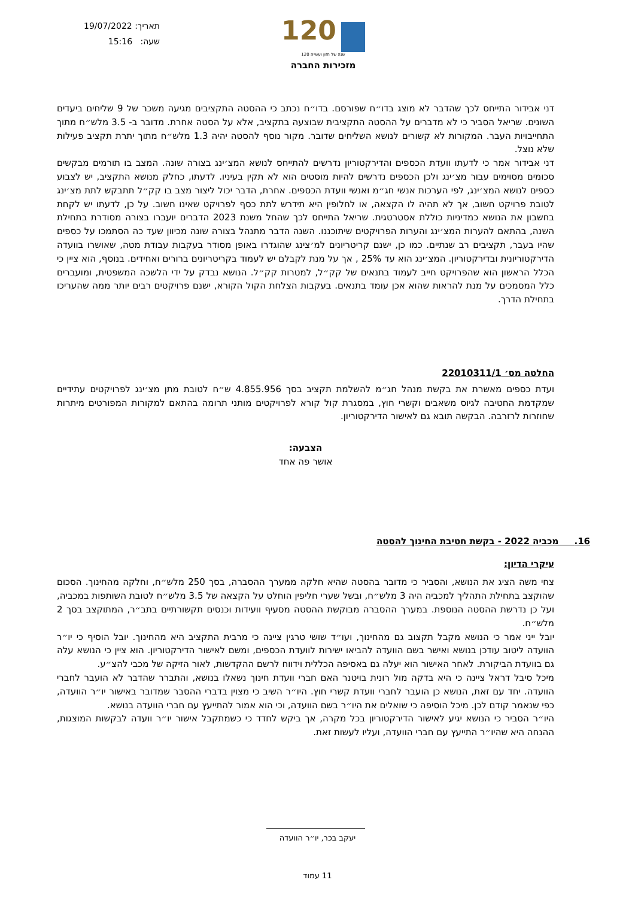תאריך: 19/07/2022
שעה: 15:16
120
120 שנה של חזון ועשייה
מזכירות החברה
דני אבידור התייחס לכך שהדבר לא מוצג בדו״ח שפורסם. בדו״ח נכתב כי ההסטה התקציבים מגיעה משכר של 9 שליחים ביעדים השונים. שריאל הסביר כי לא מדברים על ההסטה התקציבית שבוצעה בתקציב, אלא על הסטה אחרת. מדובר ב- 3.5 מלש״ח מתוך התחייבויות העבר. המקורות לא קשורים לנושא השליחים שדובר. מקור נוסף להסטה יהיה 1.3 מלש״ח מתוך יתרת תקציב פעילות שלא נוצל.
דני אבידור אמר כי לדעתו וועדת הכספים והדירקטוריון נדרשים להתייחס לנושא המצ׳ינג בצורה שונה. המצב בו תורמים מבקשים סכומים מסוימים עבור מצ׳ינג ולכן הכספים נדרשים להיות מוסטים הוא לא תקין בעיניו. לדעתו, כחלק מנושא התקציב, יש לצבוע כספים לנושא המצ׳ינג, לפי הערכות אנשי חג״מ ואנשי וועדת הכספים. אחרת, הדבר יכול ליצור מצב בו קק״ל תתבקש לתת מצ׳ינג לטובת פרויקט חשוב, אך לא תהיה לו הקצאה, או לחלופין היא תידרש לתת כסף לפרויקט שאינו חשוב. על כן, לדעתו יש לקחת בחשבון את הנושא כמדיניות כוללת אסטרטגית. שריאל התייחס לכך שהחל משנת 2023 הדברים יועברו בצורה מסודרת בתחילת השנה, בהתאם להערות המצ׳ינג והערות הפרויקטים שיתוכננו. השנה הדבר מתנהל בצורה שונה מכיוון שעד כה הסתמכו על כספים שהיו בעבר, תקציבים רב שנתיים. כמו כן, ישנם קריטריונים למ׳צינג שהוגדרו באופן מסודר בעקבות עבודת מטה, שאושרו בוועדה הדירקטוריונית ובדירקטוריון. המצ׳ינג הוא עד 25% , אך על מנת לקבלם יש לעמוד בקריטריונים ברורים ואחידים. בנוסף, הוא ציין כי הכלל הראשון הוא שהפרויקט חייב לעמוד בתנאים של קק״ל, למטרות קק״ל. הנושא נבדק על ידי הלשכה המשפטית, ומועברים כלל המסמכים על מנת להראות שהוא אכן עומד בתנאים. בעקבות הצלחת הקול הקורא, ישנם פרויקטים רבים יותר ממה שהעריכו בתחילת הדרך.
החלטה מס׳ 22010311/1
ועדת כספים מאשרת את בקשת מנהל חג״מ להשלמת תקציב בסך 4.855.956 ש״ח לטובת מתן מצ׳ינג לפרויקטים עתידיים שמקדמת החטיבה לגיוס משאבים וקשרי חוץ, במסגרת קול קורא לפרויקטים מותני תרומה בהתאם למקורות המפורטים מיתרות שחוזרות לרזרבה. הבקשה תובא גם לאישור הדירקטוריון.
הצבעה:
אושר פה אחד
16. מכביה 2022 - בקשת חטיבת החינוך להסטה
עיקרי הדיון:
צחי משה הציג את הנושא, והסביר כי מדובר בהסטה שהיא חלקה ממערך ההסברה, בסך 250 מלש״ח, וחלקה מהחינוך. הסכום שהוקצב בתחילת התהליך למכביה היה 3 מלש״ח, ובשל שערי חליפין הוחלט על הקצאה של 3.5 מלש״ח לטובת השותפות במכביה, ועל כן נדרשת ההסטה הנוספת. במערך ההסברה מבוקשת ההסטה מסעיף וועידות וכנסים תקשורתיים בתב״ר, המתוקצב בסך 2 מלש״ח.
יובל ייני אמר כי הנושא מקבל תקצוב גם מהחינוך, ועו״ד שושי טרגין ציינה כי מרבית התקציב היא מהחינוך. יובל הוסיף כי יו״ר הוועדה ליטוב עודכן בנושא ואישר בשם הוועדה להביאו ישירות לוועדת הכספים, ומשם לאישור הדירקטוריון. הוא ציין כי הנושא עלה גם בוועדת הביקורת. לאחר האישור הוא יעלה גם באסיפה הכללית וידווח לרשם ההקדשות, לאור הזיקה של מכבי להצ״ע.
מיכל סיבל דראל ציינה כי היא בדקה מול רונית בויטנר האם חברי וועדת חינוך נשאלו בנושא, והתברר שהדבר לא הועבר לחברי הוועדה. יחד עם זאת, הנושא כן הועבר לחברי וועדת קשרי חוץ. היו״ר השיב כי מצוין בדברי ההסבר שמדובר באישור יו״ר הוועדה, כפי שנאמר קודם לכן. מיכל הוסיפה כי שואלים את היו״ר בשם הוועדה, וכי הוא אמור להתייעץ עם חברי הוועדה בנושא.
היו״ר הסביר כי הנושא יגיע לאישור הדירקטוריון בכל מקרה, אך ביקש לחדד כי כשמתקבל אישור יו״ר וועדה לבקשות המוצגות, ההנחה היא שהיו״ר התייעץ עם חברי הוועדה, ועליו לעשות זאת.
יעקב בכר, יו״ר הוועדה
11 עמוד